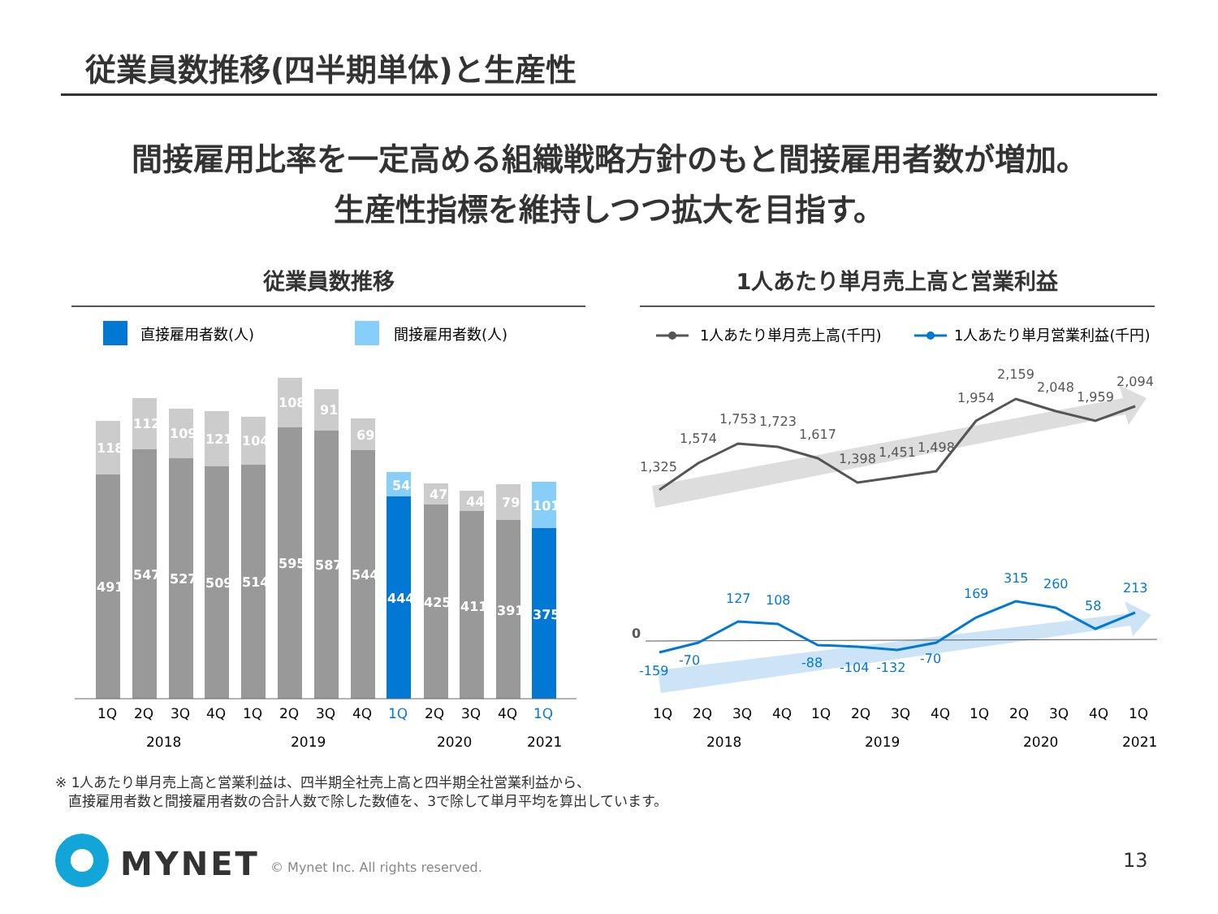従業員数推移(四半期単体)と生産性
間接雇用比率を一定高める組織戦略方針のもと間接雇用者数が増加。
生産性指標を維持しつつ拡大を目指す。
従業員数推移 1人あたり単月売上高と営業利益
直接雇用者数(人)
間接雇用者数(人)
491
547
527
509
514
595
587
544
444
425
411
391
375
118
112
109
121
104
108
91
69
54
47
44
79
101
1Q
2Q
3Q
4Q
1Q
2Q
3Q
4Q
1Q
2Q
3Q
4Q
1Q
2018
2019
2020
2021
1人あたり単月売上高(千円)
1人あたり単月営業利益(千円)
1,325
1,574
1,753
1,723
1,617
1,398
1,451
1,498
1,954
2,159
2,048
1,959
2,094
0
-159
-70
127
108
-88
-104
-132
-70
169
315
260
58
213
1Q
2Q
3Q
4Q
1Q
2Q
3Q
4Q
1Q
2Q
3Q
4Q
1Q
2018
2019
2020
2021
※ 1人あたり単月売上高と営業利益は、四半期全社売上高と四半期全社営業利益から、
直接雇用者数と間接雇用者数の合計人数で除した数値を、3で除して単月平均を算出しています。
MYNET
© Mynet Inc. All rights reserved.
13